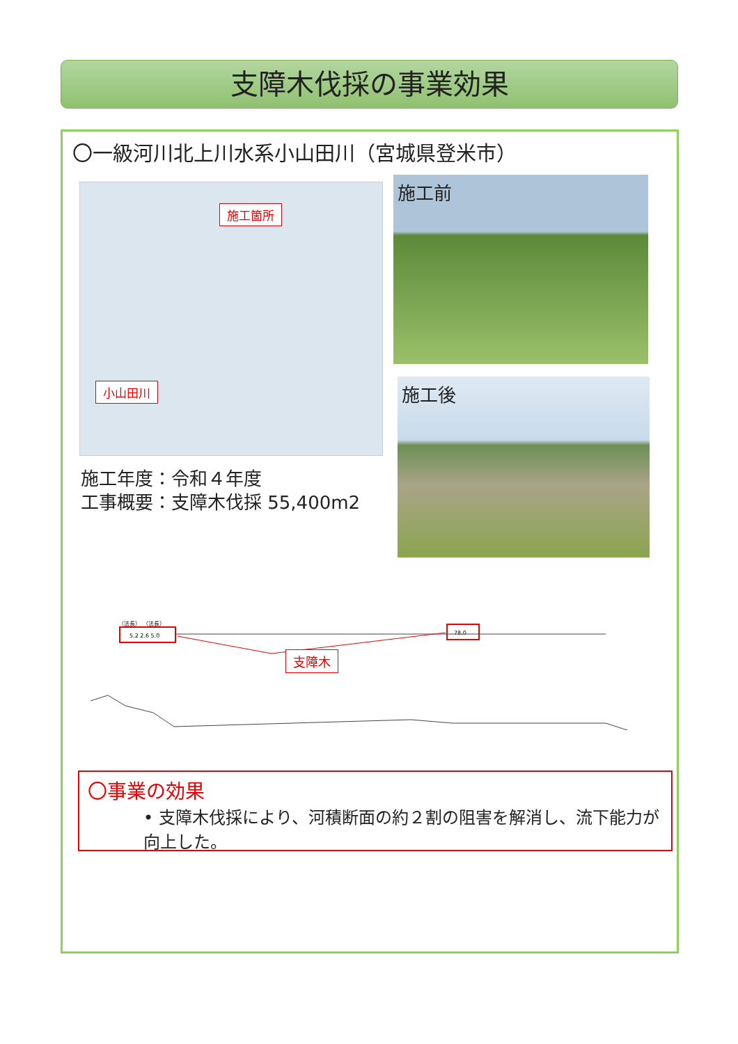支障木伐採の事業効果
〇一級河川北上川水系小山田川（宮城県登米市）
施工箇所
小山田川
施工前
施工後
施工年度：令和４年度
工事概要：支障木伐採 55,400m2
（法長） （法長）
5.2 2.6 5.0
78.0
支障木
〇事業の効果
• 支障木伐採により、河積断面の約２割の阻害を解消し、流下能力が向上した。